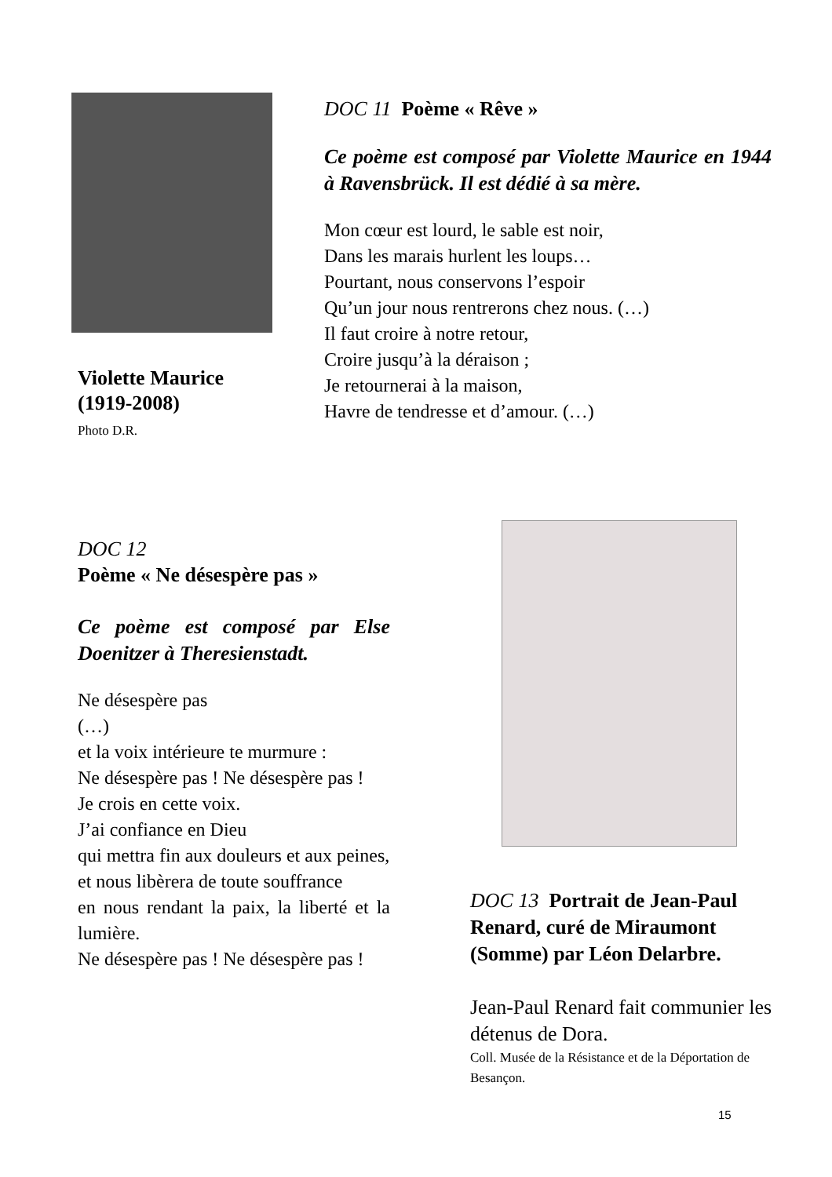Violette Maurice
(1919-2008)
Photo D.R.
DOC 11 Poème « Rêve »
Ce poème est composé par Violette Maurice en 1944 à Ravensbrück. Il est dédié à sa mère.
Mon cœur est lourd, le sable est noir,
Dans les marais hurlent les loups…
Pourtant, nous conservons l’espoir
Qu’un jour nous rentrerons chez nous. (…)
Il faut croire à notre retour,
Croire jusqu’à la déraison ;
Je retournerai à la maison,
Havre de tendresse et d’amour. (…)
DOC 12
Poème « Ne désespère pas »
Ce poème est composé par Else Doenitzer à Theresienstadt.
Ne désespère pas
(…)
et la voix intérieure te murmure :
Ne désespère pas ! Ne désespère pas !
Je crois en cette voix.
J’ai confiance en Dieu
qui mettra fin aux douleurs et aux peines,
et nous libèrera de toute souffrance
en nous rendant la paix, la liberté et la lumière.
Ne désespère pas ! Ne désespère pas !
DOC 13 Portrait de Jean-Paul Renard, curé de Miraumont (Somme) par Léon Delarbre.
Jean-Paul Renard fait communier les détenus de Dora.
Coll. Musée de la Résistance et de la Déportation de Besançon.
15